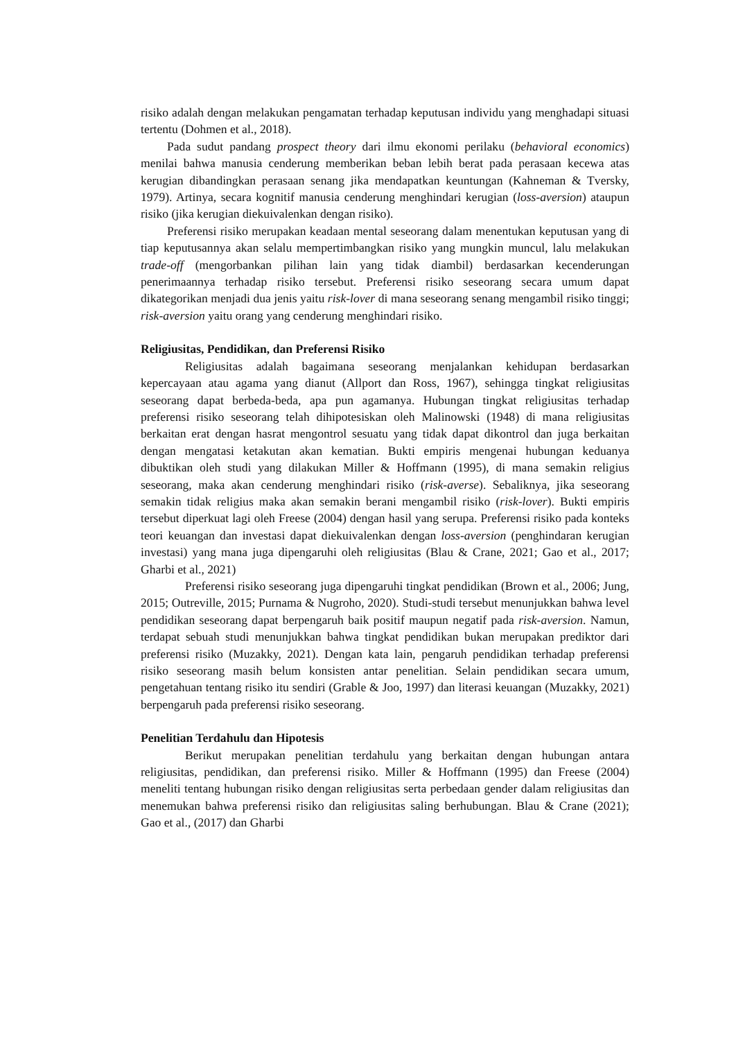risiko adalah dengan melakukan pengamatan terhadap keputusan individu yang menghadapi situasi tertentu (Dohmen et al., 2018).
Pada sudut pandang prospect theory dari ilmu ekonomi perilaku (behavioral economics) menilai bahwa manusia cenderung memberikan beban lebih berat pada perasaan kecewa atas kerugian dibandingkan perasaan senang jika mendapatkan keuntungan (Kahneman & Tversky, 1979). Artinya, secara kognitif manusia cenderung menghindari kerugian (loss-aversion) ataupun risiko (jika kerugian diekuivalenkan dengan risiko).
Preferensi risiko merupakan keadaan mental seseorang dalam menentukan keputusan yang di tiap keputusannya akan selalu mempertimbangkan risiko yang mungkin muncul, lalu melakukan trade-off (mengorbankan pilihan lain yang tidak diambil) berdasarkan kecenderungan penerimaannya terhadap risiko tersebut. Preferensi risiko seseorang secara umum dapat dikategorikan menjadi dua jenis yaitu risk-lover di mana seseorang senang mengambil risiko tinggi; risk-aversion yaitu orang yang cenderung menghindari risiko.
Religiusitas, Pendidikan, dan Preferensi Risiko
Religiusitas adalah bagaimana seseorang menjalankan kehidupan berdasarkan kepercayaan atau agama yang dianut (Allport dan Ross, 1967), sehingga tingkat religiusitas seseorang dapat berbeda-beda, apa pun agamanya. Hubungan tingkat religiusitas terhadap preferensi risiko seseorang telah dihipotesiskan oleh Malinowski (1948) di mana religiusitas berkaitan erat dengan hasrat mengontrol sesuatu yang tidak dapat dikontrol dan juga berkaitan dengan mengatasi ketakutan akan kematian. Bukti empiris mengenai hubungan keduanya dibuktikan oleh studi yang dilakukan Miller & Hoffmann (1995), di mana semakin religius seseorang, maka akan cenderung menghindari risiko (risk-averse). Sebaliknya, jika seseorang semakin tidak religius maka akan semakin berani mengambil risiko (risk-lover). Bukti empiris tersebut diperkuat lagi oleh Freese (2004) dengan hasil yang serupa. Preferensi risiko pada konteks teori keuangan dan investasi dapat diekuivalenkan dengan loss-aversion (penghindaran kerugian investasi) yang mana juga dipengaruhi oleh religiusitas (Blau & Crane, 2021; Gao et al., 2017; Gharbi et al., 2021)
Preferensi risiko seseorang juga dipengaruhi tingkat pendidikan (Brown et al., 2006; Jung, 2015; Outreville, 2015; Purnama & Nugroho, 2020). Studi-studi tersebut menunjukkan bahwa level pendidikan seseorang dapat berpengaruh baik positif maupun negatif pada risk-aversion. Namun, terdapat sebuah studi menunjukkan bahwa tingkat pendidikan bukan merupakan prediktor dari preferensi risiko (Muzakky, 2021). Dengan kata lain, pengaruh pendidikan terhadap preferensi risiko seseorang masih belum konsisten antar penelitian. Selain pendidikan secara umum, pengetahuan tentang risiko itu sendiri (Grable & Joo, 1997) dan literasi keuangan (Muzakky, 2021) berpengaruh pada preferensi risiko seseorang.
Penelitian Terdahulu dan Hipotesis
Berikut merupakan penelitian terdahulu yang berkaitan dengan hubungan antara religiusitas, pendidikan, dan preferensi risiko. Miller & Hoffmann (1995) dan Freese (2004) meneliti tentang hubungan risiko dengan religiusitas serta perbedaan gender dalam religiusitas dan menemukan bahwa preferensi risiko dan religiusitas saling berhubungan. Blau & Crane (2021); Gao et al., (2017) dan Gharbi